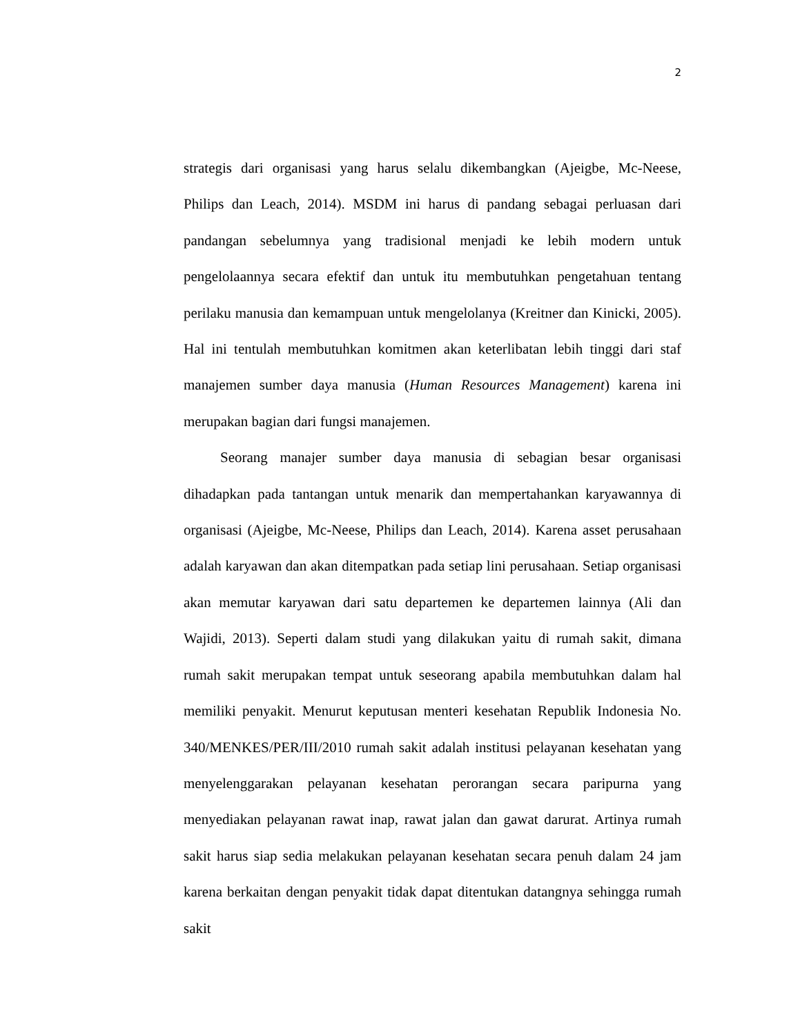2
strategis dari organisasi yang harus selalu dikembangkan (Ajeigbe, Mc-Neese, Philips dan Leach, 2014). MSDM ini harus di pandang sebagai perluasan dari pandangan sebelumnya yang tradisional menjadi ke lebih modern untuk pengelolaannya secara efektif dan untuk itu membutuhkan pengetahuan tentang perilaku manusia dan kemampuan untuk mengelolanya (Kreitner dan Kinicki, 2005). Hal ini tentulah membutuhkan komitmen akan keterlibatan lebih tinggi dari staf manajemen sumber daya manusia (Human Resources Management) karena ini merupakan bagian dari fungsi manajemen.
Seorang manajer sumber daya manusia di sebagian besar organisasi dihadapkan pada tantangan untuk menarik dan mempertahankan karyawannya di organisasi (Ajeigbe, Mc-Neese, Philips dan Leach, 2014). Karena asset perusahaan adalah karyawan dan akan ditempatkan pada setiap lini perusahaan. Setiap organisasi akan memutar karyawan dari satu departemen ke departemen lainnya (Ali dan Wajidi, 2013). Seperti dalam studi yang dilakukan yaitu di rumah sakit, dimana rumah sakit merupakan tempat untuk seseorang apabila membutuhkan dalam hal memiliki penyakit. Menurut keputusan menteri kesehatan Republik Indonesia No. 340/MENKES/PER/III/2010 rumah sakit adalah institusi pelayanan kesehatan yang menyelenggarakan pelayanan kesehatan perorangan secara paripurna yang menyediakan pelayanan rawat inap, rawat jalan dan gawat darurat. Artinya rumah sakit harus siap sedia melakukan pelayanan kesehatan secara penuh dalam 24 jam karena berkaitan dengan penyakit tidak dapat ditentukan datangnya sehingga rumah sakit